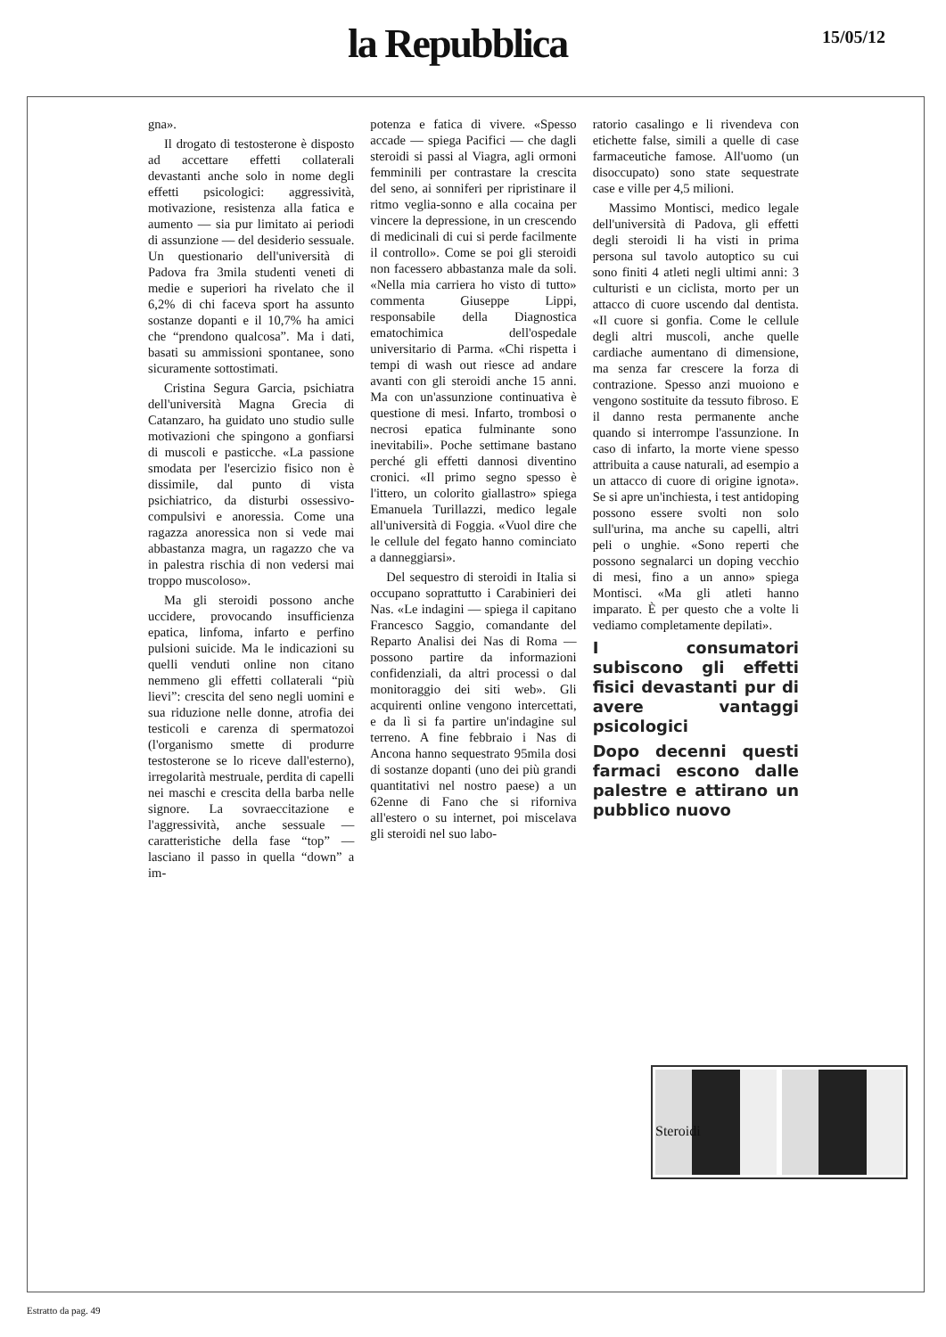la Repubblica 15/05/12
gna».
Il drogato di testosterone è disposto ad accettare effetti collaterali devastanti anche solo in nome degli effetti psicologici: aggressività, motivazione, resistenza alla fatica e aumento — sia pur limitato ai periodi di assunzione — del desiderio sessuale. Un questionario dell'università di Padova fra 3mila studenti veneti di medie e superiori ha rivelato che il 6,2% di chi faceva sport ha assunto sostanze dopanti e il 10,7% ha amici che “prendono qualcosa”. Ma i dati, basati su ammissioni spontanee, sono sicuramente sottostimati.
Cristina Segura Garcia, psichiatra dell'università Magna Grecia di Catanzaro, ha guidato uno studio sulle motivazioni che spingono a gonfiarsi di muscoli e pasticche. «La passione smodata per l'esercizio fisico non è dissimile, dal punto di vista psichiatrico, da disturbi ossessivo-compulsivi e anoressia. Come una ragazza anoressica non si vede mai abbastanza magra, un ragazzo che va in palestra rischia di non vedersi mai troppo muscoloso».
Ma gli steroidi possono anche uccidere, provocando insufficienza epatica, linfoma, infarto e perfino pulsioni suicide. Ma le indicazioni su quelli venduti online non citano nemmeno gli effetti collaterali “più lievi”: crescita del seno negli uomini e sua riduzione nelle donne, atrofia dei testicoli e carenza di spermatozoi (l'organismo smette di produrre testosterone se lo riceve dall'esterno), irregolarità mestruale, perdita di capelli nei maschi e crescita della barba nelle signore. La sovraeccitazione e l'aggressività, anche sessuale — caratteristiche della fase “top” — lasciano il passo in quella “down” a im-
potenza e fatica di vivere. «Spesso accade — spiega Pacifici — che dagli steroidi si passi al Viagra, agli ormoni femminili per contrastare la crescita del seno, ai sonniferi per ripristinare il ritmo veglia-sonno e alla cocaina per vincere la depressione, in un crescendo di medicinali di cui si perde facilmente il controllo». Come se poi gli steroidi non facessero abbastanza male da soli. «Nella mia carriera ho visto di tutto» commenta Giuseppe Lippi, responsabile della Diagnostica ematochimica dell'ospedale universitario di Parma. «Chi rispetta i tempi di wash out riesce ad andare avanti con gli steroidi anche 15 anni. Ma con un'assunzione continuativa è questione di mesi. Infarto, trombosi o necrosi epatica fulminante sono inevitabili». Poche settimane bastano perché gli effetti dannosi diventino cronici. «Il primo segno spesso è l'ittero, un colorito giallastro» spiega Emanuela Turillazzi, medico legale all'università di Foggia. «Vuol dire che le cellule del fegato hanno cominciato a danneggiarsi».
Del sequestro di steroidi in Italia si occupano soprattutto i Carabinieri dei Nas. «Le indagini — spiega il capitano Francesco Saggio, comandante del Reparto Analisi dei Nas di Roma — possono partire da informazioni confidenziali, da altri processi o dal monitoraggio dei siti web». Gli acquirenti online vengono intercettati, e da lì si fa partire un'indagine sul terreno. A fine febbraio i Nas di Ancona hanno sequestrato 95mila dosi di sostanze dopanti (uno dei più grandi quantitativi nel nostro paese) a un 62enne di Fano che si riforniva all'estero o su internet, poi miscelava gli steroidi nel suo labo-
ratorio casalingo e li rivendeva con etichette false, simili a quelle di case farmaceutiche famose. All'uomo (un disoccupato) sono state sequestrate case e ville per 4,5 milioni.
Massimo Montisci, medico legale dell'università di Padova, gli effetti degli steroidi li ha visti in prima persona sul tavolo autoptico su cui sono finiti 4 atleti negli ultimi anni: 3 culturisti e un ciclista, morto per un attacco di cuore uscendo dal dentista. «Il cuore si gonfia. Come le cellule degli altri muscoli, anche quelle cardiache aumentano di dimensione, ma senza far crescere la forza di contrazione. Spesso anzi muoiono e vengono sostituite da tessuto fibroso. E il danno resta permanente anche quando si interrompe l'assunzione. In caso di infarto, la morte viene spesso attribuita a cause naturali, ad esempio a un attacco di cuore di origine ignota». Se si apre un'inchiesta, i test antidoping possono essere svolti non solo sull'urina, ma anche su capelli, altri peli o unghie. «Sono reperti che possono segnalarci un doping vecchio di mesi, fino a un anno» spiega Montisci. «Ma gli atleti hanno imparato. È per questo che a volte li vediamo completamente depilati».
I consumatori subiscono gli effetti fisici devastanti pur di avere vantaggi psicologici
Dopo decenni questi farmaci escono dalle palestre e attirano un pubblico nuovo
Steroidi
Estratto da pag. 49